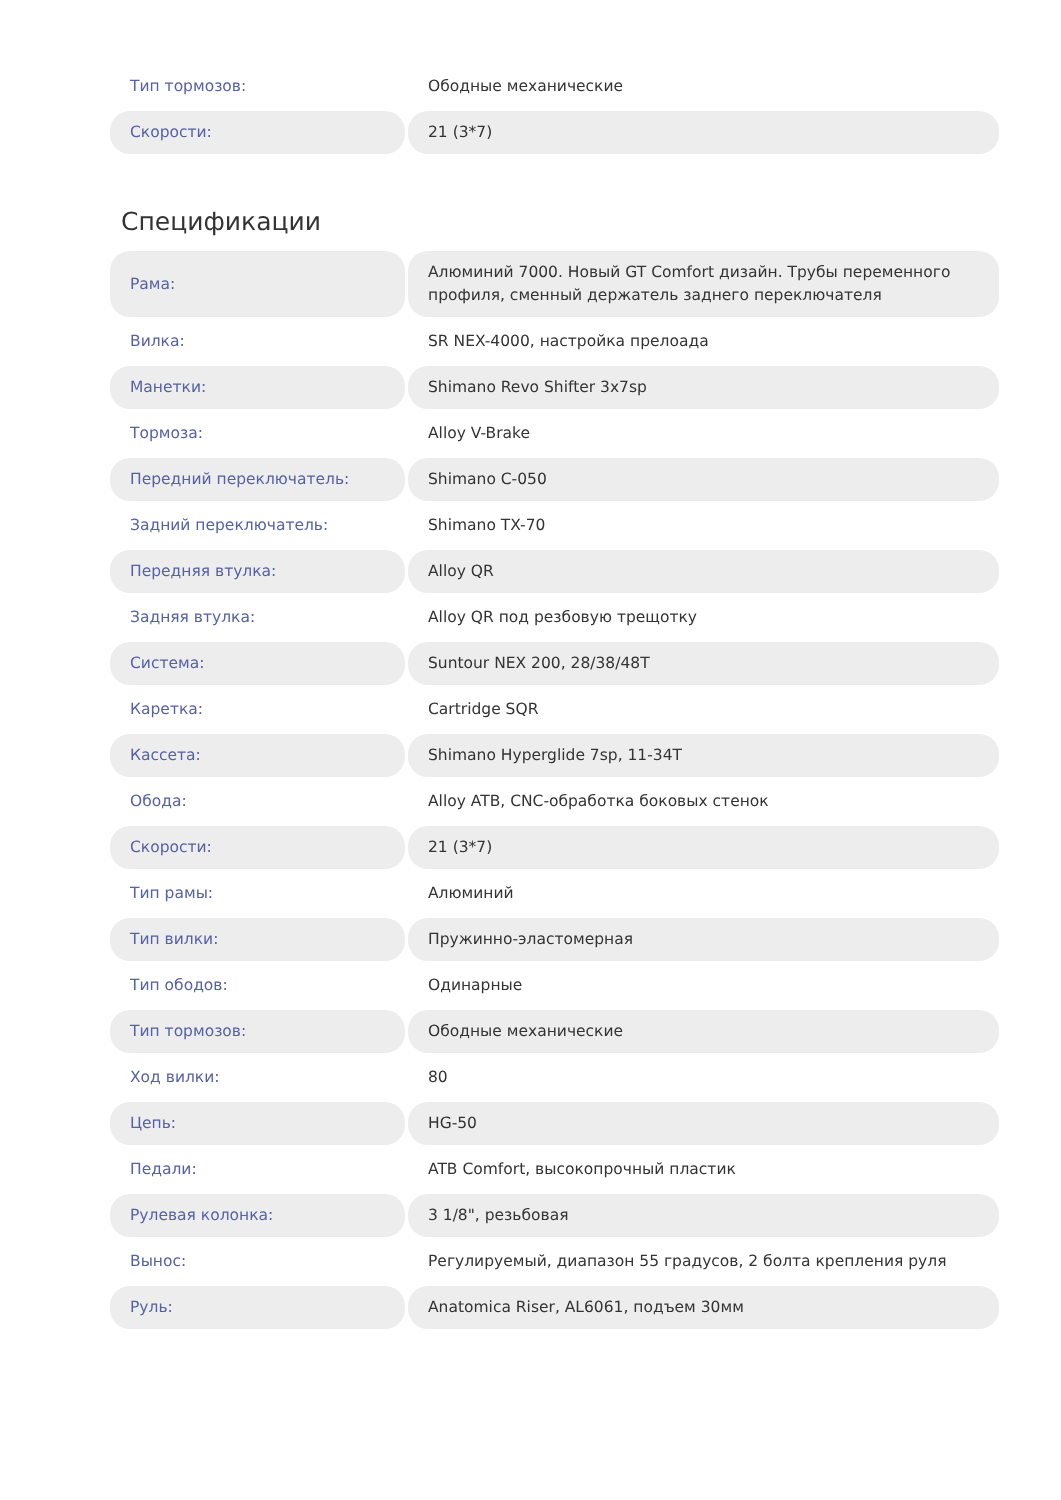| Тип тормозов: | Ободные механические |
| Скорости: | 21 (3*7) |
Спецификации
| Рама: | Алюминий 7000. Новый GT Comfort дизайн. Трубы переменного профиля, сменный держатель заднего переключателя |
| Вилка: | SR NEX-4000, настройка прелоада |
| Манетки: | Shimano Revo Shifter 3x7sp |
| Тормоза: | Alloy V-Brake |
| Передний переключатель: | Shimano C-050 |
| Задний переключатель: | Shimano TX-70 |
| Передняя втулка: | Alloy QR |
| Задняя втулка: | Alloy QR под резбовую трещотку |
| Система: | Suntour NEX 200, 28/38/48T |
| Каретка: | Cartridge SQR |
| Кассета: | Shimano Hyperglide 7sp, 11-34T |
| Обода: | Alloy ATB, CNC-обработка боковых стенок |
| Скорости: | 21 (3*7) |
| Тип рамы: | Алюминий |
| Тип вилки: | Пружинно-эластомерная |
| Тип ободов: | Одинарные |
| Тип тормозов: | Ободные механические |
| Ход вилки: | 80 |
| Цепь: | HG-50 |
| Педали: | ATB Comfort, высокопрочный пластик |
| Рулевая колонка: | 3 1/8", резьбовая |
| Вынос: | Регулируемый, диапазон 55 градусов, 2 болта крепления руля |
| Руль: | Anatomica Riser, AL6061, подъем 30мм |